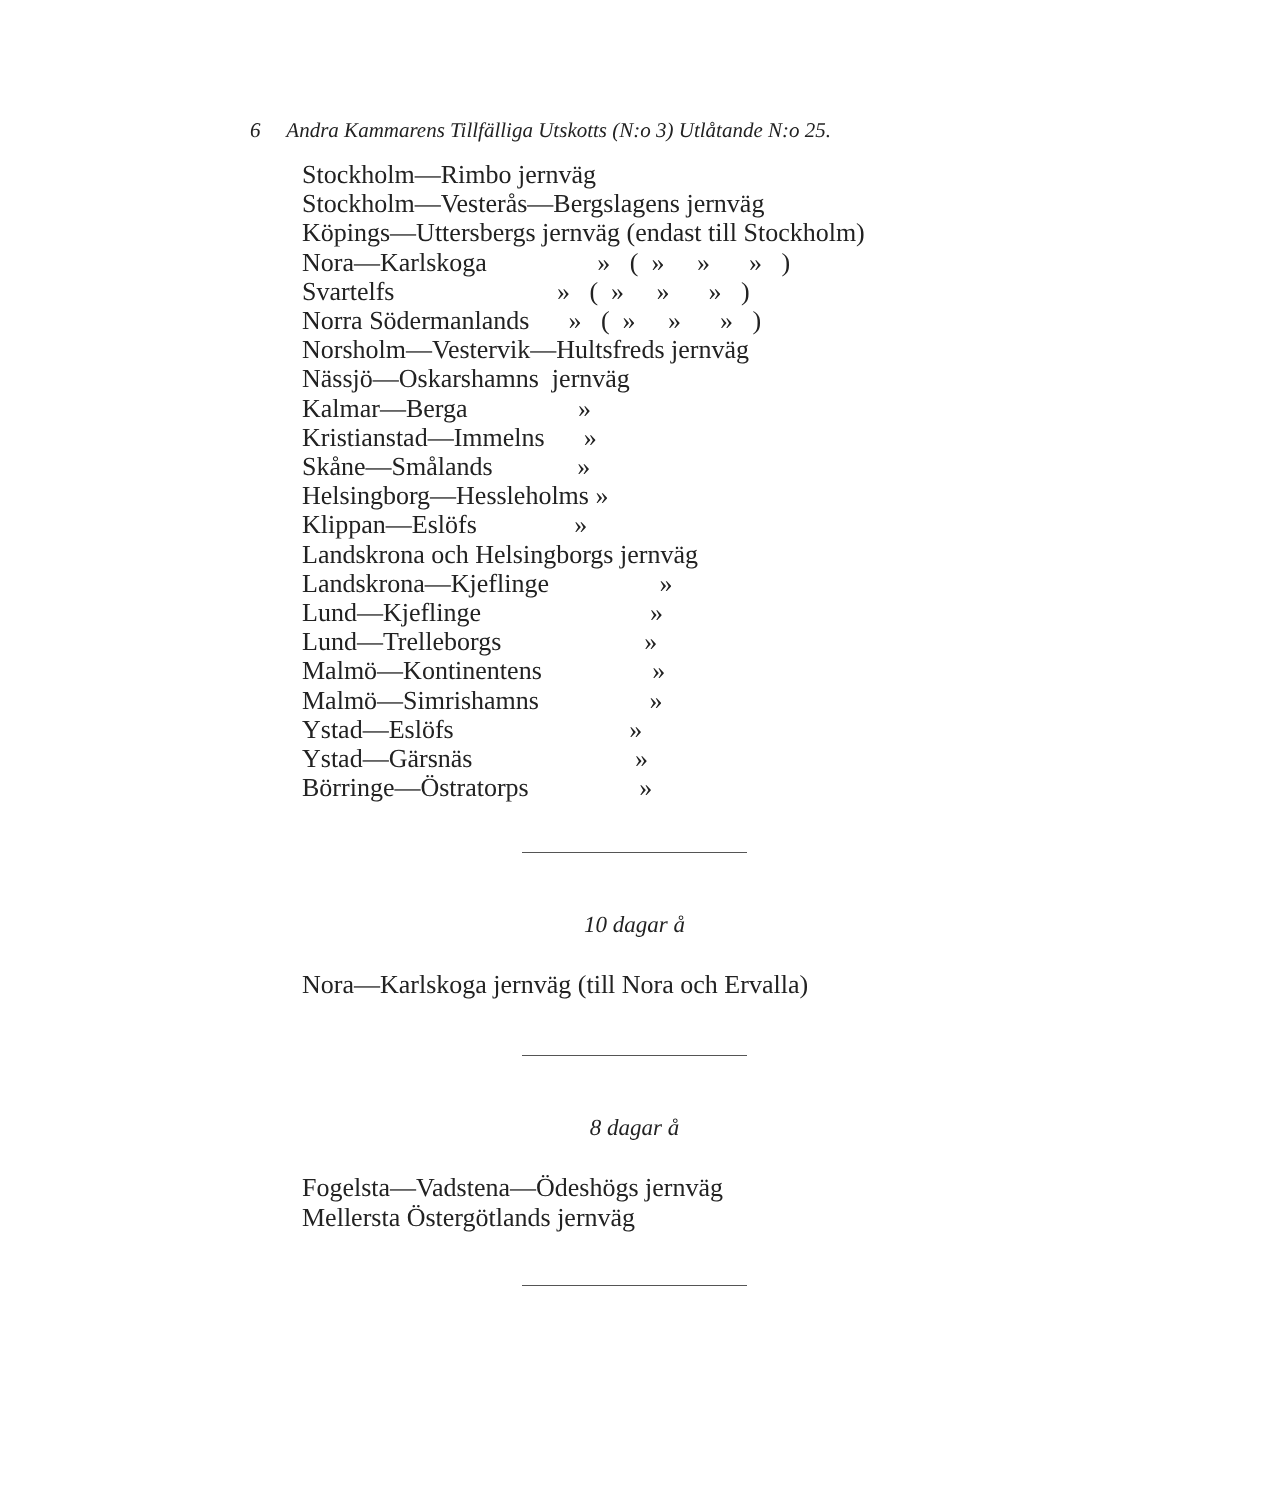6 Andra Kammarens Tillfälliga Utskotts (N:o 3) Utlåtande N:o 25.
Stockholm—Rimbo jernväg
Stockholm—Vesterås—Bergslagens jernväg
Köpings—Uttersbergs jernväg (endast till Stockholm)
Nora—Karlskoga » ( » » » )
Svartelfs » ( » » » )
Norra Södermanlands » ( » » » )
Norsholm—Vestervik—Hultsfreds jernväg
Nässjö—Oskarshamns jernväg
Kalmar—Berga »
Kristianstad—Immelns »
Skåne—Smålands »
Helsingborg—Hessleholms »
Klippan—Eslöfs »
Landskrona och Helsingborgs jernväg
Landskrona—Kjeflinge »
Lund—Kjeflinge »
Lund—Trelleborgs »
Malmö—Kontinentens »
Malmö—Simrishamns »
Ystad—Eslöfs »
Ystad—Gärsnäs »
Börringe—Östratorps »
10 dagar å
Nora—Karlskoga jernväg (till Nora och Ervalla)
8 dagar å
Fogelsta—Vadstena—Ödeshögs jernväg
Mellersta Östergötlands jernväg